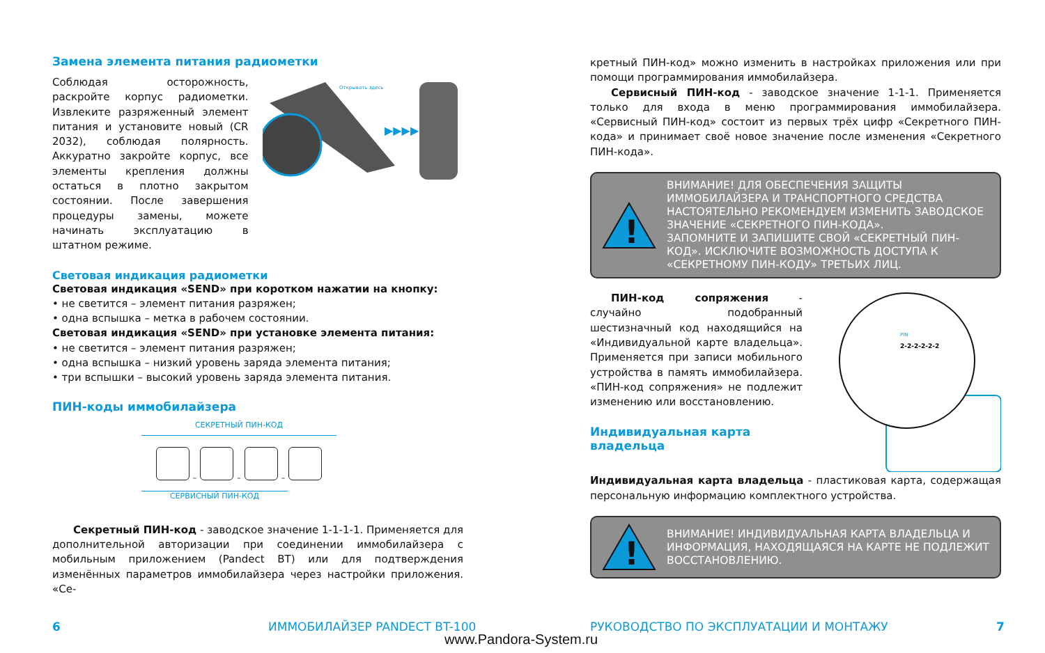Замена элемента питания радиометки
Соблюдая осторожность, раскройте корпус радиометки. Извлеките разряженный элемент питания и установите новый (CR 2032), соблюдая полярность. Аккуратно закройте корпус, все элементы крепления должны остаться в плотно закрытом состоянии. После завершения процедуры замены, можете начинать эксплуатацию в штатном режиме.
Открывать здесь
▶▶▶▶
Световая индикация радиометки
Световая индикация «SEND» при коротком нажатии на кнопку:
• не светится – элемент питания разряжен;
• одна вспышка – метка в рабочем состоянии.
Световая индикация «SEND» при установке элемента питания:
• не светится – элемент питания разряжен;
• одна вспышка – низкий уровень заряда элемента питания;
• три вспышки – высокий уровень заряда элемента питания.
ПИН-коды иммобилайзера
СЕКРЕТНЫЙ ПИН-КОД
– – –
СЕРВИСНЫЙ ПИН-КОД
Секретный ПИН-код - заводское значение 1-1-1-1. Применяется для дополнительной авторизации при соединении иммобилайзера с мобильным приложением (Pandect BT) или для подтверждения изменённых параметров иммобилайзера через настройки приложения. «Се-
кретный ПИН-код» можно изменить в настройках приложения или при помощи программирования иммобилайзера.
Сервисный ПИН-код - заводское значение 1-1-1. Применяется только для входа в меню программирования иммобилайзера. «Сервисный ПИН-код» состоит из первых трёх цифр «Секретного ПИН-кода» и принимает своё новое значение после изменения «Секретного ПИН-кода».
!
ВНИМАНИЕ! ДЛЯ ОБЕСПЕЧЕНИЯ ЗАЩИТЫ ИММОБИЛАЙЗЕРА И ТРАНСПОРТНОГО СРЕДСТВА НАСТОЯТЕЛЬНО РЕКОМЕНДУЕМ ИЗМЕНИТЬ ЗАВОДСКОЕ ЗНАЧЕНИЕ «СЕКРЕТНОГО ПИН-КОДА».
ЗАПОМНИТЕ И ЗАПИШИТЕ СВОЙ «СЕКРЕТНЫЙ ПИН-КОД». ИСКЛЮЧИТЕ ВОЗМОЖНОСТЬ ДОСТУПА К «СЕКРЕТНОМУ ПИН-КОДУ» ТРЕТЬИХ ЛИЦ.
ПИН-код сопряжения - случайно подобранный шестизначный код находящийся на «Индивидуальной карте владельца». Применяется при записи мобильного устройства в память иммобилайзера. «ПИН-код сопряжения» не подлежит изменению или восстановлению.
Индивидуальная карта владельца
Индивидуальная карта владельца - пластиковая карта, содержащая персональную информацию комплектного устройства.
PIN
2-2-2-2-2-2
!
ВНИМАНИЕ! ИНДИВИДУАЛЬНАЯ КАРТА ВЛАДЕЛЬЦА И ИНФОРМАЦИЯ, НАХОДЯЩАЯСЯ НА КАРТЕ НЕ ПОДЛЕЖИТ ВОССТАНОВЛЕНИЮ.
6 ИММОБИЛАЙЗЕР PANDECT BT-100
РУКОВОДСТВО ПО ЭКСПЛУАТАЦИИ И МОНТАЖУ
7
www.Pandora-System.ru